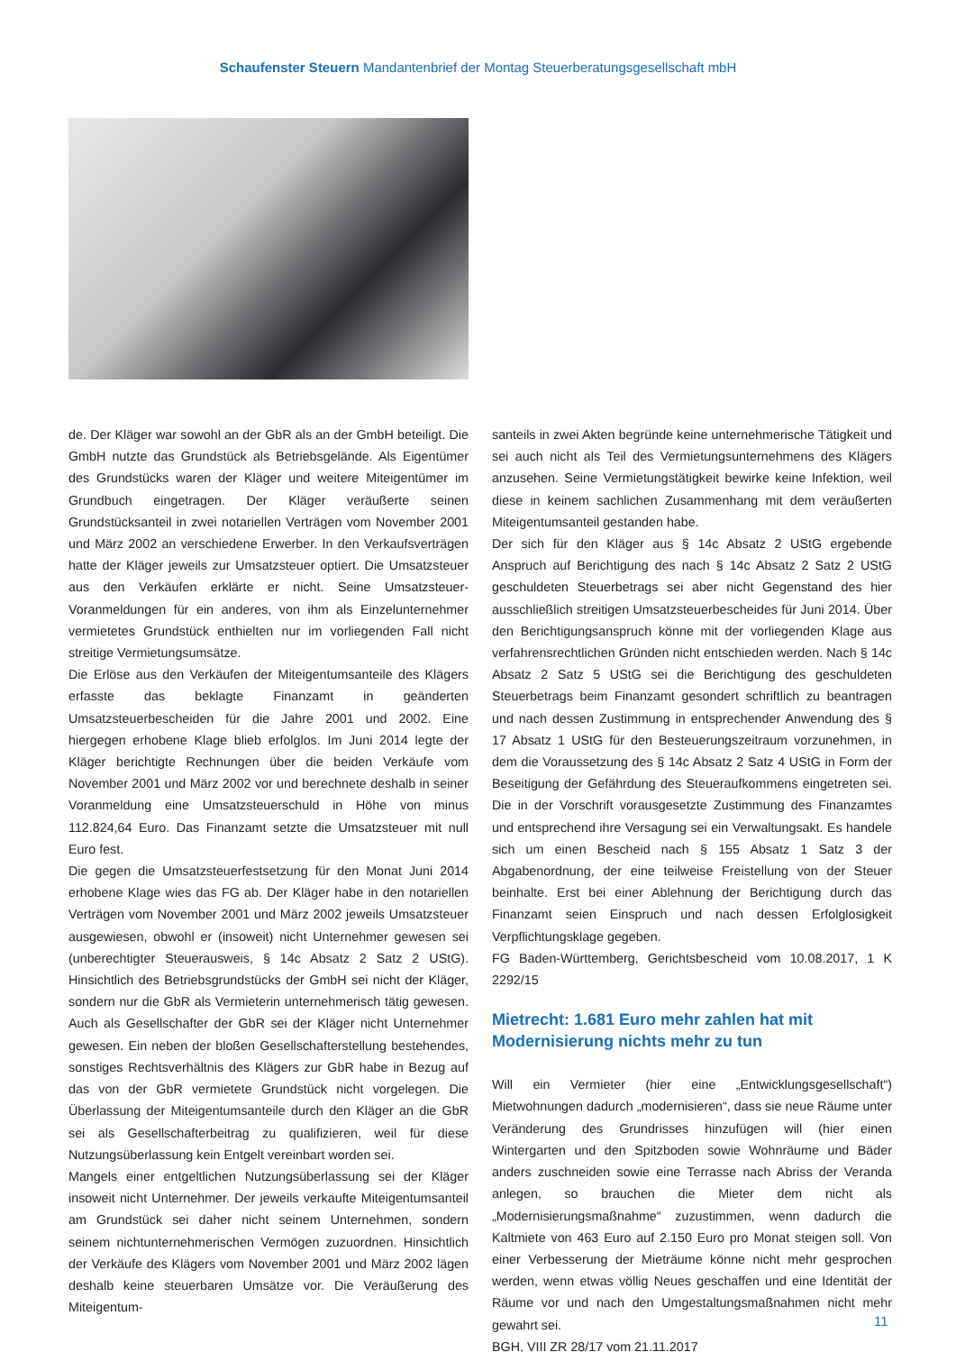Schaufenster Steuern Mandantenbrief der Montag Steuerberatungsgesellschaft mbH
de. Der Kläger war sowohl an der GbR als an der GmbH beteiligt. Die GmbH nutzte das Grundstück als Betriebsgelände. Als Eigentümer des Grundstücks waren der Kläger und weitere Miteigentümer im Grundbuch eingetragen. Der Kläger veräußerte seinen Grundstücksanteil in zwei notariellen Verträgen vom November 2001 und März 2002 an verschiedene Erwerber. In den Verkaufsverträgen hatte der Kläger jeweils zur Umsatzsteuer optiert. Die Umsatzsteuer aus den Verkäufen erklärte er nicht. Seine Umsatzsteuer-Voranmeldungen für ein anderes, von ihm als Einzelunternehmer vermietetes Grundstück enthielten nur im vorliegenden Fall nicht streitige Vermietungsumsätze.
Die Erlöse aus den Verkäufen der Miteigentumsanteile des Klägers erfasste das beklagte Finanzamt in geänderten Umsatzsteuerbescheiden für die Jahre 2001 und 2002. Eine hiergegen erhobene Klage blieb erfolglos. Im Juni 2014 legte der Kläger berichtigte Rechnungen über die beiden Verkäufe vom November 2001 und März 2002 vor und berechnete deshalb in seiner Voranmeldung eine Umsatzsteuerschuld in Höhe von minus 112.824,64 Euro. Das Finanzamt setzte die Umsatzsteuer mit null Euro fest.
Die gegen die Umsatzsteuerfestsetzung für den Monat Juni 2014 erhobene Klage wies das FG ab. Der Kläger habe in den notariellen Verträgen vom November 2001 und März 2002 jeweils Umsatzsteuer ausgewiesen, obwohl er (insoweit) nicht Unternehmer gewesen sei (unberechtigter Steuerausweis, § 14c Absatz 2 Satz 2 UStG). Hinsichtlich des Betriebsgrundstücks der GmbH sei nicht der Kläger, sondern nur die GbR als Vermieterin unternehmerisch tätig gewesen. Auch als Gesellschafter der GbR sei der Kläger nicht Unternehmer gewesen. Ein neben der bloßen Gesellschafterstellung bestehendes, sonstiges Rechtsverhältnis des Klägers zur GbR habe in Bezug auf das von der GbR vermietete Grundstück nicht vorgelegen. Die Überlassung der Miteigentumsanteile durch den Kläger an die GbR sei als Gesellschafterbeitrag zu qualifizieren, weil für diese Nutzungsüberlassung kein Entgelt vereinbart worden sei.
Mangels einer entgeltlichen Nutzungsüberlassung sei der Kläger insoweit nicht Unternehmer. Der jeweils verkaufte Miteigentumsanteil am Grundstück sei daher nicht seinem Unternehmen, sondern seinem nichtunternehmerischen Vermögen zuzuordnen. Hinsichtlich der Verkäufe des Klägers vom November 2001 und März 2002 lägen deshalb keine steuerbaren Umsätze vor. Die Veräußerung des Miteigentum-
santeils in zwei Akten begründe keine unternehmerische Tätigkeit und sei auch nicht als Teil des Vermietungsunternehmens des Klägers anzusehen. Seine Vermietungstätigkeit bewirke keine Infektion, weil diese in keinem sachlichen Zusammenhang mit dem veräußerten Miteigentumsanteil gestanden habe.
Der sich für den Kläger aus § 14c Absatz 2 UStG ergebende Anspruch auf Berichtigung des nach § 14c Absatz 2 Satz 2 UStG geschuldeten Steuerbetrags sei aber nicht Gegenstand des hier ausschließlich streitigen Umsatzsteuerbescheides für Juni 2014. Über den Berichtigungsanspruch könne mit der vorliegenden Klage aus verfahrensrechtlichen Gründen nicht entschieden werden. Nach § 14c Absatz 2 Satz 5 UStG sei die Berichtigung des geschuldeten Steuerbetrags beim Finanzamt gesondert schriftlich zu beantragen und nach dessen Zustimmung in entsprechender Anwendung des § 17 Absatz 1 UStG für den Besteuerungszeitraum vorzunehmen, in dem die Voraussetzung des § 14c Absatz 2 Satz 4 UStG in Form der Beseitigung der Gefährdung des Steueraufkommens eingetreten sei. Die in der Vorschrift vorausgesetzte Zustimmung des Finanzamtes und entsprechend ihre Versagung sei ein Verwaltungsakt. Es handele sich um einen Bescheid nach § 155 Absatz 1 Satz 3 der Abgabenordnung, der eine teilweise Freistellung von der Steuer beinhalte. Erst bei einer Ablehnung der Berichtigung durch das Finanzamt seien Einspruch und nach dessen Erfolglosigkeit Verpflichtungsklage gegeben.
FG Baden-Württemberg, Gerichtsbescheid vom 10.08.2017, 1 K 2292/15
Mietrecht: 1.681 Euro mehr zahlen hat mit Modernisierung nichts mehr zu tun
Will ein Vermieter (hier eine „Entwicklungsgesellschaft“) Mietwohnungen dadurch „modernisieren“, dass sie neue Räume unter Veränderung des Grundrisses hinzufügen will (hier einen Wintergarten und den Spitzboden sowie Wohnräume und Bäder anders zuschneiden sowie eine Terrasse nach Abriss der Veranda anlegen, so brauchen die Mieter dem nicht als „Modernisierungsmaßnahme“ zuzustimmen, wenn dadurch die Kaltmiete von 463 Euro auf 2.150 Euro pro Monat steigen soll. Von einer Verbesserung der Mieträume könne nicht mehr gesprochen werden, wenn etwas völlig Neues geschaffen und eine Identität der Räume vor und nach den Umgestaltungsmaßnahmen nicht mehr gewahrt sei.
BGH, VIII ZR 28/17 vom 21.11.2017
11